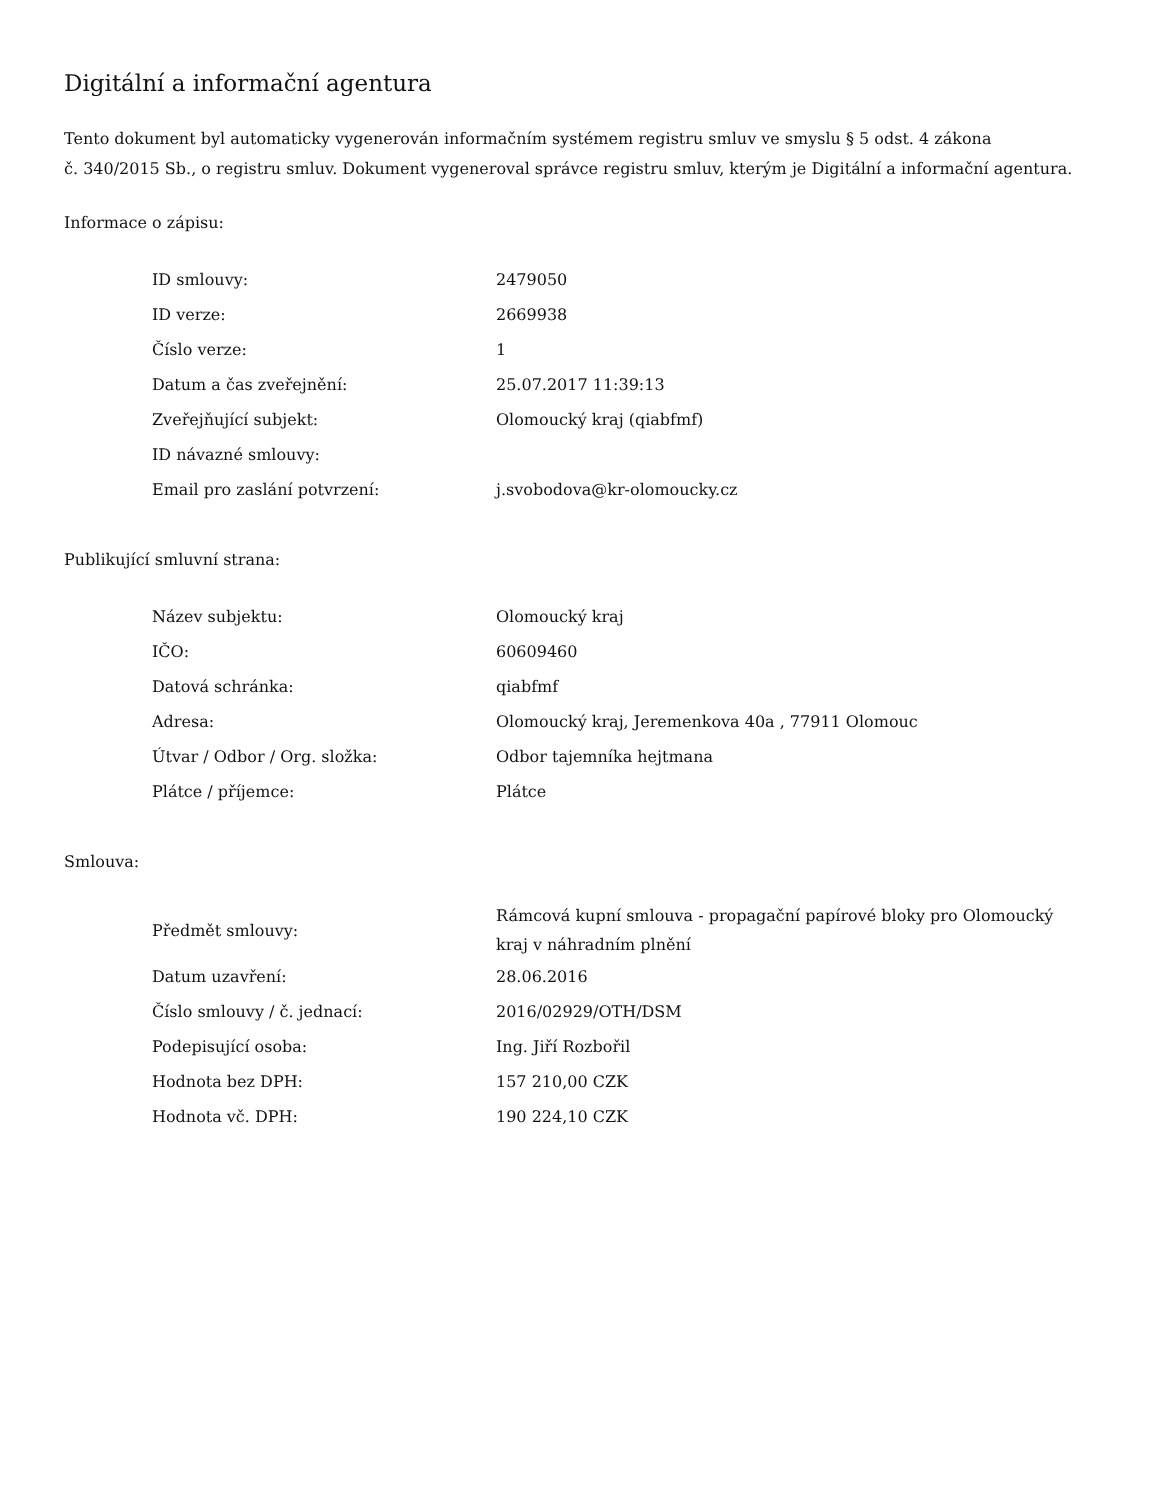Digitální a informační agentura
Tento dokument byl automaticky vygenerován informačním systémem registru smluv ve smyslu § 5 odst. 4 zákona
č. 340/2015 Sb., o registru smluv. Dokument vygeneroval správce registru smluv, kterým je Digitální a informační agentura.
Informace o zápisu:
| ID smlouvy: | 2479050 |
| ID verze: | 2669938 |
| Číslo verze: | 1 |
| Datum a čas zveřejnění: | 25.07.2017 11:39:13 |
| Zveřejňující subjekt: | Olomoucký kraj (qiabfmf) |
| ID návazné smlouvy: | |
| Email pro zaslání potvrzení: | j.svobodova@kr-olomoucky.cz |
Publikující smluvní strana:
| Název subjektu: | Olomoucký kraj |
| IČO: | 60609460 |
| Datová schránka: | qiabfmf |
| Adresa: | Olomoucký kraj, Jeremenkova 40a , 77911 Olomouc |
| Útvar / Odbor / Org. složka: | Odbor tajemníka hejtmana |
| Plátce / příjemce: | Plátce |
Smlouva:
| Předmět smlouvy: | Rámcová kupní smlouva - propagační papírové bloky pro Olomoucký kraj v náhradním plnění |
| Datum uzavření: | 28.06.2016 |
| Číslo smlouvy / č. jednací: | 2016/02929/OTH/DSM |
| Podepisující osoba: | Ing. Jiří Rozbořil |
| Hodnota bez DPH: | 157 210,00 CZK |
| Hodnota vč. DPH: | 190 224,10 CZK |